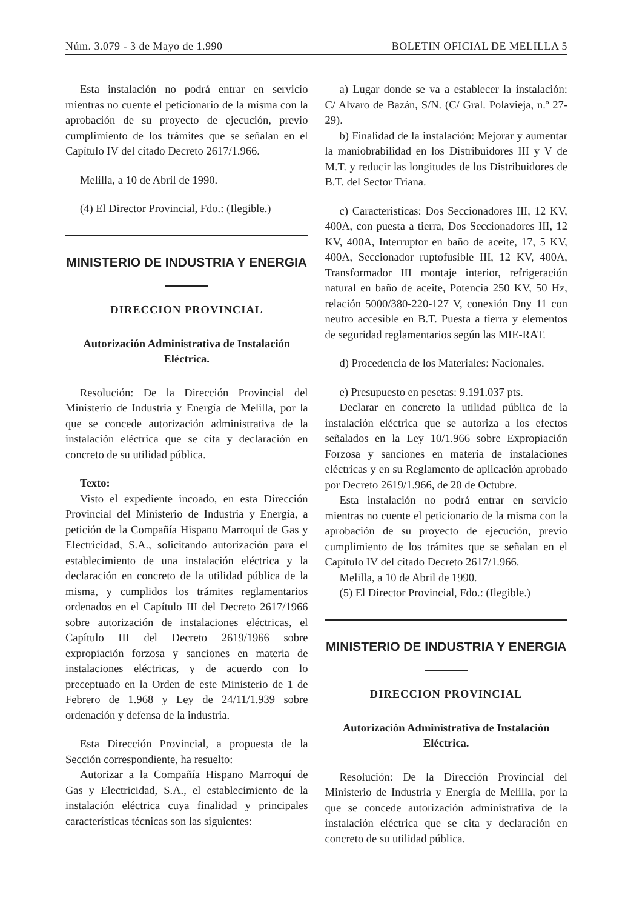Núm. 3.079 - 3 de Mayo de 1.990 BOLETIN OFICIAL DE MELILLA 5
Esta instalación no podrá entrar en servicio mientras no cuente el peticionario de la misma con la aprobación de su proyecto de ejecución, previo cumplimiento de los trámites que se señalan en el Capítulo IV del citado Decreto 2617/1.966.
Melilla, a 10 de Abril de 1990.
(4) El Director Provincial, Fdo.: (Ilegible.)
MINISTERIO DE INDUSTRIA Y ENERGIA
DIRECCION PROVINCIAL
Autorización Administrativa de Instalación Eléctrica.
Resolución: De la Dirección Provincial del Ministerio de Industria y Energía de Melilla, por la que se concede autorización administrativa de la instalación eléctrica que se cita y declaración en concreto de su utilidad pública.
Texto:
Visto el expediente incoado, en esta Dirección Provincial del Ministerio de Industria y Energía, a petición de la Compañía Hispano Marroquí de Gas y Electricidad, S.A., solicitando autorización para el establecimiento de una instalación eléctrica y la declaración en concreto de la utilidad pública de la misma, y cumplidos los trámites reglamentarios ordenados en el Capítulo III del Decreto 2617/1966 sobre autorización de instalaciones eléctricas, el Capítulo III del Decreto 2619/1966 sobre expropiación forzosa y sanciones en materia de instalaciones eléctricas, y de acuerdo con lo preceptuado en la Orden de este Ministerio de 1 de Febrero de 1.968 y Ley de 24/11/1.939 sobre ordenación y defensa de la industria.
Esta Dirección Provincial, a propuesta de la Sección correspondiente, ha resuelto:
Autorizar a la Compañía Hispano Marroquí de Gas y Electricidad, S.A., el establecimiento de la instalación eléctrica cuya finalidad y principales características técnicas son las siguientes:
a) Lugar donde se va a establecer la instalación: C/ Alvaro de Bazán, S/N. (C/ Gral. Polavieja, n.º 27-29).
b) Finalidad de la instalación: Mejorar y aumentar la maniobrabilidad en los Distribuidores III y V de M.T. y reducir las longitudes de los Distribuidores de B.T. del Sector Triana.
c) Caracteristicas: Dos Seccionadores III, 12 KV, 400A, con puesta a tierra, Dos Seccionadores III, 12 KV, 400A, Interruptor en baño de aceite, 17, 5 KV, 400A, Seccionador ruptofusible III, 12 KV, 400A, Transformador III montaje interior, refrigeración natural en baño de aceite, Potencia 250 KV, 50 Hz, relación 5000/380-220-127 V, conexión Dny 11 con neutro accesible en B.T. Puesta a tierra y elementos de seguridad reglamentarios según las MIE-RAT.
d) Procedencia de los Materiales: Nacionales.
e) Presupuesto en pesetas: 9.191.037 pts.
Declarar en concreto la utilidad pública de la instalación eléctrica que se autoriza a los efectos señalados en la Ley 10/1.966 sobre Expropiación Forzosa y sanciones en materia de instalaciones eléctricas y en su Reglamento de aplicación aprobado por Decreto 2619/1.966, de 20 de Octubre.
Esta instalación no podrá entrar en servicio mientras no cuente el peticionario de la misma con la aprobación de su proyecto de ejecución, previo cumplimiento de los trámites que se señalan en el Capítulo IV del citado Decreto 2617/1.966.
Melilla, a 10 de Abril de 1990.
(5) El Director Provincial, Fdo.: (Ilegible.)
MINISTERIO DE INDUSTRIA Y ENERGIA
DIRECCION PROVINCIAL
Autorización Administrativa de Instalación Eléctrica.
Resolución: De la Dirección Provincial del Ministerio de Industria y Energía de Melilla, por la que se concede autorización administrativa de la instalación eléctrica que se cita y declaración en concreto de su utilidad pública.